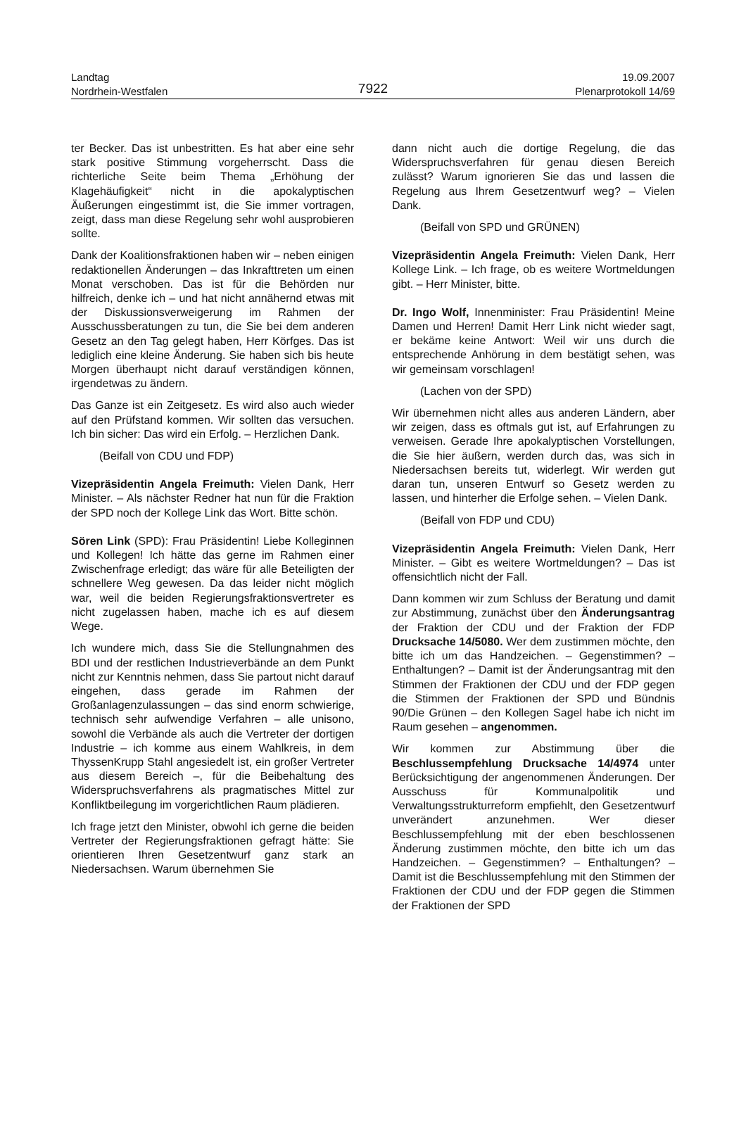Landtag
Nordrhein-Westfalen
19.09.2007
Plenarprotokoll 14/69
7922
ter Becker. Das ist unbestritten. Es hat aber eine sehr stark positive Stimmung vorgeherrscht. Dass die richterliche Seite beim Thema „Erhöhung der Klagehäufigkeit“ nicht in die apokalyptischen Äußerungen eingestimmt ist, die Sie immer vortragen, zeigt, dass man diese Regelung sehr wohl ausprobieren sollte.
Dank der Koalitionsfraktionen haben wir – neben einigen redaktionellen Änderungen – das Inkrafttreten um einen Monat verschoben. Das ist für die Behörden nur hilfreich, denke ich – und hat nicht annähernd etwas mit der Diskussionsverweigerung im Rahmen der Ausschussberatungen zu tun, die Sie bei dem anderen Gesetz an den Tag gelegt haben, Herr Körfges. Das ist lediglich eine kleine Änderung. Sie haben sich bis heute Morgen überhaupt nicht darauf verständigen können, irgendetwas zu ändern.
Das Ganze ist ein Zeitgesetz. Es wird also auch wieder auf den Prüfstand kommen. Wir sollten das versuchen. Ich bin sicher: Das wird ein Erfolg. – Herzlichen Dank.
(Beifall von CDU und FDP)
Vizepräsidentin Angela Freimuth: Vielen Dank, Herr Minister. – Als nächster Redner hat nun für die Fraktion der SPD noch der Kollege Link das Wort. Bitte schön.
Sören Link (SPD): Frau Präsidentin! Liebe Kolleginnen und Kollegen! Ich hätte das gerne im Rahmen einer Zwischenfrage erledigt; das wäre für alle Beteiligten der schnellere Weg gewesen. Da das leider nicht möglich war, weil die beiden Regierungsfraktionsvertreter es nicht zugelassen haben, mache ich es auf diesem Wege.
Ich wundere mich, dass Sie die Stellungnahmen des BDI und der restlichen Industrieverbände an dem Punkt nicht zur Kenntnis nehmen, dass Sie partout nicht darauf eingehen, dass gerade im Rahmen der Großanlagenzulassungen – das sind enorm schwierige, technisch sehr aufwendige Verfahren – alle unisono, sowohl die Verbände als auch die Vertreter der dortigen Industrie – ich komme aus einem Wahlkreis, in dem ThyssenKrupp Stahl angesiedelt ist, ein großer Vertreter aus diesem Bereich –, für die Beibehaltung des Widerspruchsverfahrens als pragmatisches Mittel zur Konfliktbeilegung im vorgerichtlichen Raum plädieren.
Ich frage jetzt den Minister, obwohl ich gerne die beiden Vertreter der Regierungsfraktionen gefragt hätte: Sie orientieren Ihren Gesetzentwurf ganz stark an Niedersachsen. Warum übernehmen Sie
dann nicht auch die dortige Regelung, die das Widerspruchsverfahren für genau diesen Bereich zulässt? Warum ignorieren Sie das und lassen die Regelung aus Ihrem Gesetzentwurf weg? – Vielen Dank.
(Beifall von SPD und GRÜNEN)
Vizepräsidentin Angela Freimuth: Vielen Dank, Herr Kollege Link. – Ich frage, ob es weitere Wortmeldungen gibt. – Herr Minister, bitte.
Dr. Ingo Wolf, Innenminister: Frau Präsidentin! Meine Damen und Herren! Damit Herr Link nicht wieder sagt, er bekäme keine Antwort: Weil wir uns durch die entsprechende Anhörung in dem bestätigt sehen, was wir gemeinsam vorschlagen!
(Lachen von der SPD)
Wir übernehmen nicht alles aus anderen Ländern, aber wir zeigen, dass es oftmals gut ist, auf Erfahrungen zu verweisen. Gerade Ihre apokalyptischen Vorstellungen, die Sie hier äußern, werden durch das, was sich in Niedersachsen bereits tut, widerlegt. Wir werden gut daran tun, unseren Entwurf so Gesetz werden zu lassen, und hinterher die Erfolge sehen. – Vielen Dank.
(Beifall von FDP und CDU)
Vizepräsidentin Angela Freimuth: Vielen Dank, Herr Minister. – Gibt es weitere Wortmeldungen? – Das ist offensichtlich nicht der Fall.
Dann kommen wir zum Schluss der Beratung und damit zur Abstimmung, zunächst über den Änderungsantrag der Fraktion der CDU und der Fraktion der FDP Drucksache 14/5080. Wer dem zustimmen möchte, den bitte ich um das Handzeichen. – Gegenstimmen? – Enthaltungen? – Damit ist der Änderungsantrag mit den Stimmen der Fraktionen der CDU und der FDP gegen die Stimmen der Fraktionen der SPD und Bündnis 90/Die Grünen – den Kollegen Sagel habe ich nicht im Raum gesehen – angenommen.
Wir kommen zur Abstimmung über die Beschlussempfehlung Drucksache 14/4974 unter Berücksichtigung der angenommenen Änderungen. Der Ausschuss für Kommunalpolitik und Verwaltungsstrukturreform empfiehlt, den Gesetzentwurf unverändert anzunehmen. Wer dieser Beschlussempfehlung mit der eben beschlossenen Änderung zustimmen möchte, den bitte ich um das Handzeichen. – Gegenstimmen? – Enthaltungen? – Damit ist die Beschlussempfehlung mit den Stimmen der Fraktionen der CDU und der FDP gegen die Stimmen der Fraktionen der SPD